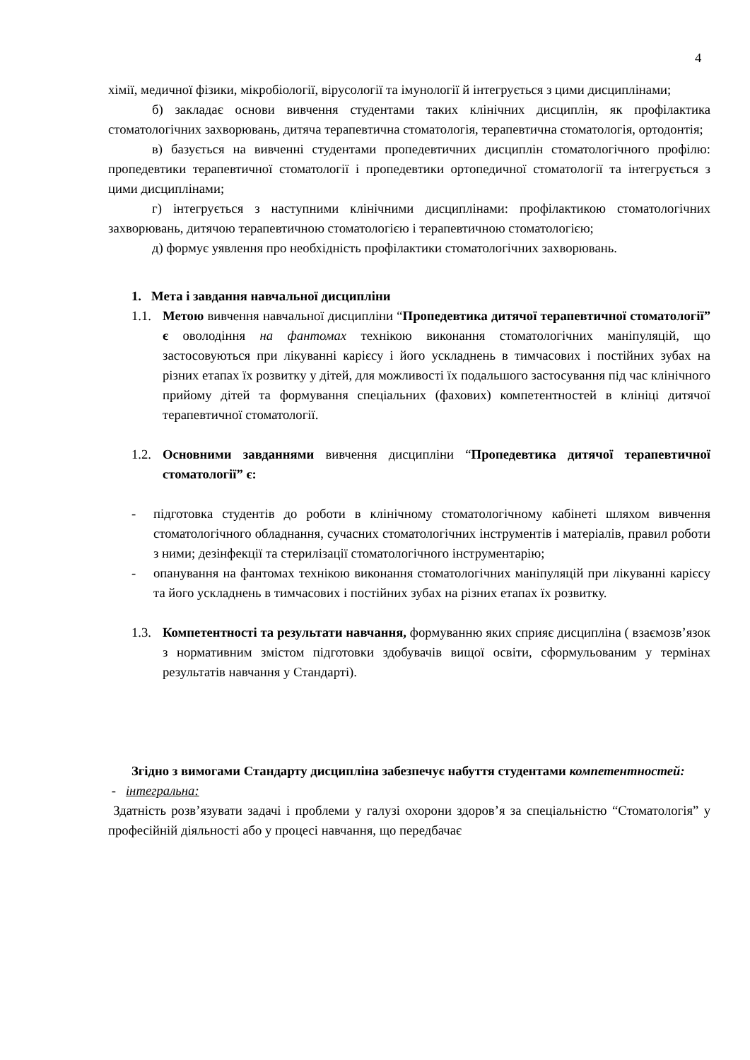4
хімії, медичної фізики, мікробіології, вірусології та імунології й інтегрується з цими дисциплінами;
б) закладає основи вивчення студентами таких клінічних дисциплін, як профілактика стоматологічних захворювань, дитяча терапевтична стоматологія, терапевтична стоматологія, ортодонтія;
в) базується на вивченні студентами пропедевтичних дисциплін стоматологічного профілю: пропедевтики терапевтичної стоматології і пропедевтики ортопедичної стоматології та інтегрується з цими дисциплінами;
г) інтегрується з наступними клінічними дисциплінами: профілактикою стоматологічних захворювань, дитячою терапевтичною стоматологією і терапевтичною стоматологією;
д) формує уявлення про необхідність профілактики стоматологічних захворювань.
1. Мета і завдання навчальної дисципліни
1.1.
Метою вивчення навчальної дисципліни “Пропедевтика дитячої терапевтичної стоматології” є оволодіння на фантомах технікою виконання стоматологічних маніпуляцій, що застосовуються при лікуванні карієсу і його ускладнень в тимчасових і постійних зубах на різних етапах їх розвитку у дітей, для можливості їх подальшого застосування під час клінічного прийому дітей та формування спеціальних (фахових) компетентностей в клініці дитячої терапевтичної стоматології.
1.2.
Основними завданнями вивчення дисципліни “Пропедевтика дитячої терапевтичної стоматології” є:
- підготовка студентів до роботи в клінічному стоматологічному кабінеті шляхом вивчення стоматологічного обладнання, сучасних стоматологічних інструментів і матеріалів, правил роботи з ними; дезінфекції та стерилізації стоматологічного інструментарію;
- опанування на фантомах технікою виконання стоматологічних маніпуляцій при лікуванні карієсу та його ускладнень в тимчасових і постійних зубах на різних етапах їх розвитку.
1.3.
Компетентності та результати навчання, формуванню яких сприяє дисципліна ( взаємозв’язок з нормативним змістом підготовки здобувачів вищої освіти, сформульованим у термінах результатів навчання у Стандарті).
Згідно з вимогами Стандарту дисципліна забезпечує набуття студентами компетентностей:
- інтегральна:
Здатність розв’язувати задачі і проблеми у галузі охорони здоров’я за спеціальністю “Стоматологія” у професійній діяльності або у процесі навчання, що передбачає